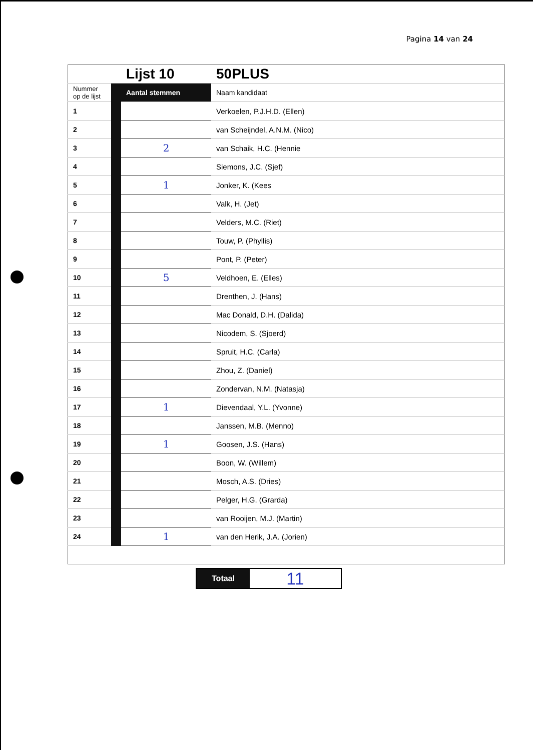Pagina 14 van 24
| | | Lijst 10 | 50PLUS |
| Nummer op de lijst | | Aantal stemmen | Naam kandidaat |
| 1 | | | Verkoelen, P.J.H.D. (Ellen) |
| 2 | | | van Scheijndel, A.N.M. (Nico) |
| 3 | | 2 | van Schaik, H.C. (Hennie |
| 4 | | | Siemons, J.C. (Sjef) |
| 5 | | 1 | Jonker, K. (Kees |
| 6 | | | Valk, H. (Jet) |
| 7 | | | Velders, M.C. (Riet) |
| 8 | | | Touw, P. (Phyllis) |
| 9 | | | Pont, P. (Peter) |
| 10 | | 5 | Veldhoen, E. (Elles) |
| 11 | | | Drenthen, J. (Hans) |
| 12 | | | Mac Donald, D.H. (Dalida) |
| 13 | | | Nicodem, S. (Sjoerd) |
| 14 | | | Spruit, H.C. (Carla) |
| 15 | | | Zhou, Z. (Daniel) |
| 16 | | | Zondervan, N.M. (Natasja) |
| 17 | | 1 | Dievendaal, Y.L. (Yvonne) |
| 18 | | | Janssen, M.B. (Menno) |
| 19 | | 1 | Goosen, J.S. (Hans) |
| 20 | | | Boon, W. (Willem) |
| 21 | | | Mosch, A.S. (Dries) |
| 22 | | | Pelger, H.G. (Grarda) |
| 23 | | | van Rooijen, M.J. (Martin) |
| 24 | | 1 | van den Herik, J.A. (Jorien) |
Totaal
11